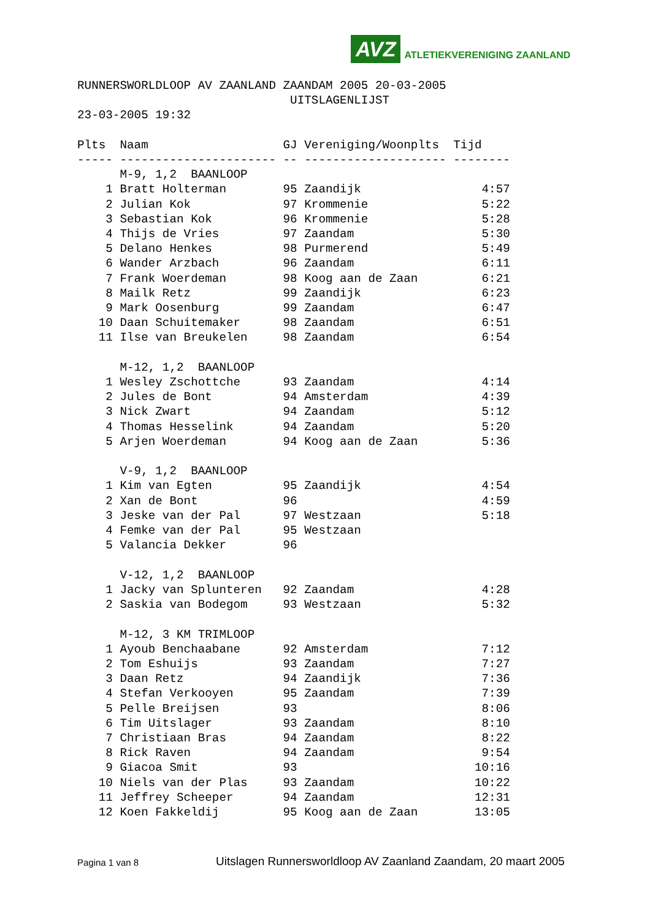AVZ ATLETIEKVERENIGING ZAANLAND
RUNNERSWORLDLOOP AV ZAANLAND ZAANDAM 2005 20-03-2005
                              UITSLAGENLIJST
23-03-2005 19:32

Plts  Naam                   GJ Vereniging/Woonplts  Tijd
----- ---------------------- -- -------------------- --------
      M-9, 1,2  BAANLOOP
    1 Bratt Holterman        95 Zaandijk                 4:57
    2 Julian Kok             97 Krommenie                5:22
    3 Sebastian Kok          96 Krommenie                5:28
    4 Thijs de Vries         97 Zaandam                  5:30
    5 Delano Henkes          98 Purmerend                5:49
    6 Wander Arzbach         96 Zaandam                  6:11
    7 Frank Woerdeman        98 Koog aan de Zaan         6:21
    8 Mailk Retz             99 Zaandijk                 6:23
    9 Mark Oosenburg         99 Zaandam                  6:47
   10 Daan Schuitemaker      98 Zaandam                  6:51
   11 Ilse van Breukelen     98 Zaandam                  6:54

      M-12, 1,2  BAANLOOP
    1 Wesley Zschottche      93 Zaandam                  4:14
    2 Jules de Bont          94 Amsterdam                4:39
    3 Nick Zwart             94 Zaandam                  5:12
    4 Thomas Hesselink       94 Zaandam                  5:20
    5 Arjen Woerdeman        94 Koog aan de Zaan         5:36

      V-9, 1,2  BAANLOOP
    1 Kim van Egten          95 Zaandijk                 4:54
    2 Xan de Bont            96                          4:59
    3 Jeske van der Pal      97 Westzaan                 5:18
    4 Femke van der Pal      95 Westzaan
    5 Valancia Dekker        96

      V-12, 1,2  BAANLOOP
    1 Jacky van Splunteren   92 Zaandam                  4:28
    2 Saskia van Bodegom     93 Westzaan                 5:32

      M-12, 3 KM TRIMLOOP
    1 Ayoub Benchaabane      92 Amsterdam                7:12
    2 Tom Eshuijs            93 Zaandam                  7:27
    3 Daan Retz              94 Zaandijk                 7:36
    4 Stefan Verkooyen       95 Zaandam                  7:39
    5 Pelle Breijsen         93                          8:06
    6 Tim Uitslager          93 Zaandam                  8:10
    7 Christiaan Bras        94 Zaandam                  8:22
    8 Rick Raven             94 Zaandam                  9:54
    9 Giacoa Smit            93                         10:16
   10 Niels van der Plas     93 Zaandam                 10:22
   11 Jeffrey Scheeper       94 Zaandam                 12:31
   12 Koen Fakkeldij         95 Koog aan de Zaan        13:05
Pagina 1 van 8 Uitslagen Runnersworldloop AV Zaanland Zaandam, 20 maart 2005